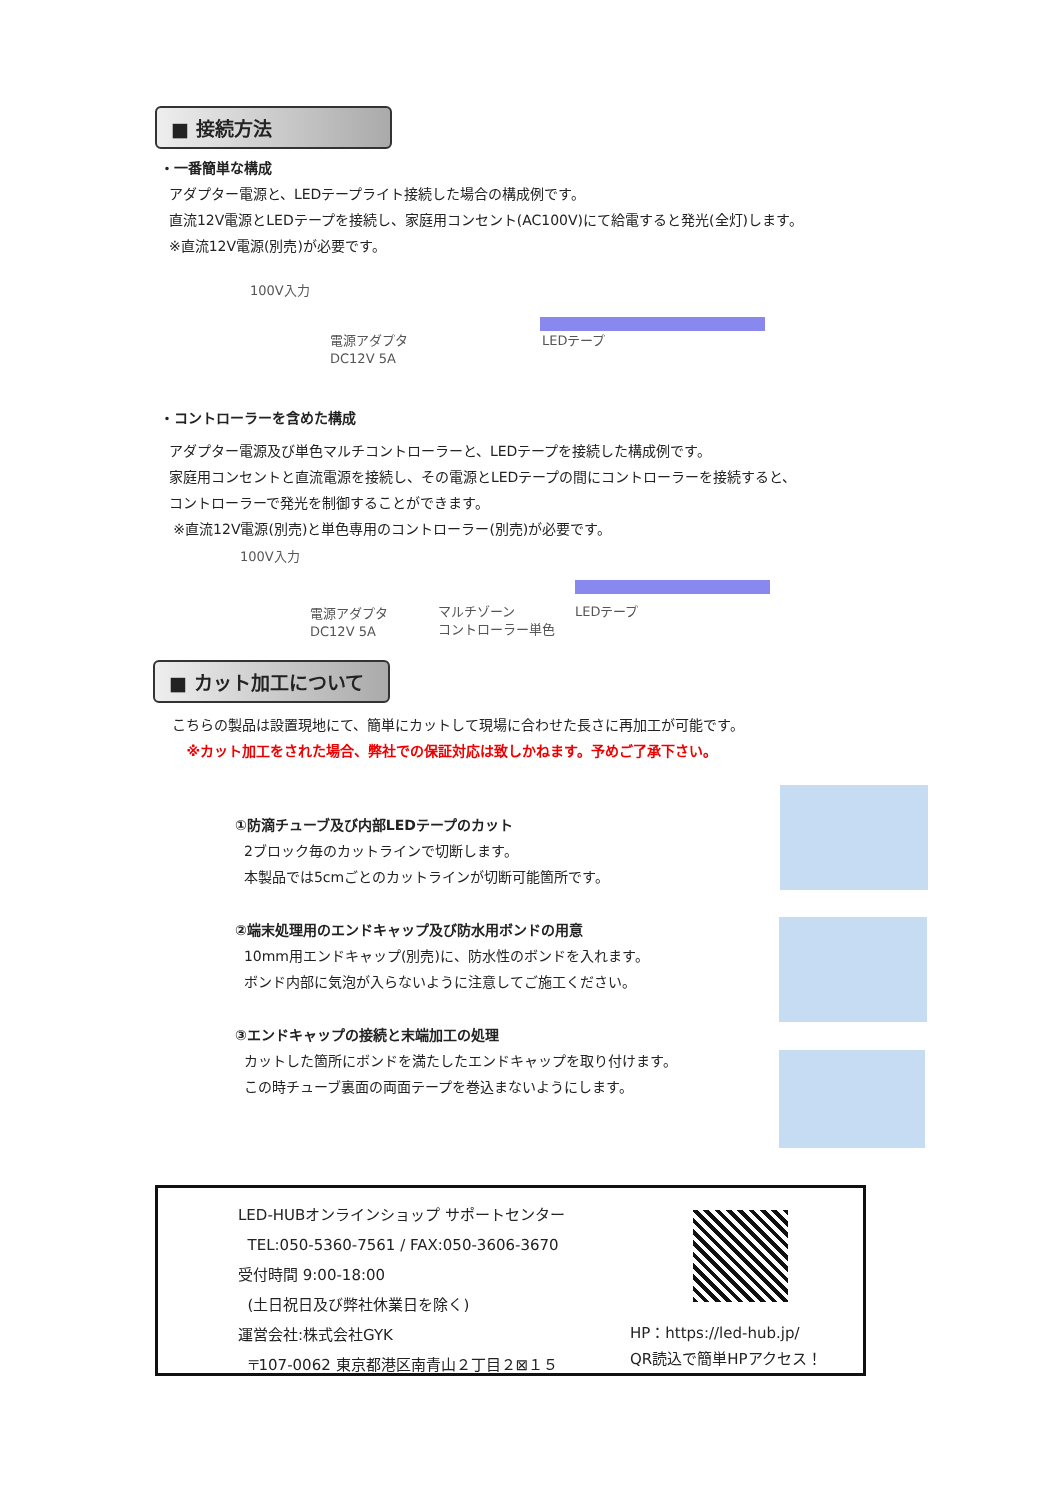■ 接続方法
・一番簡単な構成
アダプター電源と、LEDテープライト接続した場合の構成例です。
直流12V電源とLEDテープを接続し、家庭用コンセント(AC100V)にて給電すると発光(全灯)します。
※直流12V電源(別売)が必要です。
100V入力
電源アダプタ
DC12V 5A
LEDテープ
・コントローラーを含めた構成
アダプター電源及び単色マルチコントローラーと、LEDテープを接続した構成例です。
家庭用コンセントと直流電源を接続し、その電源とLEDテープの間にコントローラーを接続すると、
コントローラーで発光を制御することができます。
※直流12V電源(別売)と単色専用のコントローラー(別売)が必要です。
100V入力
電源アダプタ
DC12V 5A
マルチゾーン
コントローラー単色
LEDテープ
■ カット加工について
こちらの製品は設置現地にて、簡単にカットして現場に合わせた長さに再加工が可能です。
※カット加工をされた場合、弊社での保証対応は致しかねます。予めご了承下さい。
①防滴チューブ及び内部LEDテープのカット
2ブロック毎のカットラインで切断します。
本製品では5cmごとのカットラインが切断可能箇所です。
②端末処理用のエンドキャップ及び防水用ボンドの用意
10mm用エンドキャップ(別売)に、防水性のボンドを入れます。
ボンド内部に気泡が入らないように注意してご施工ください。
③エンドキャップの接続と末端加工の処理
カットした箇所にボンドを満たしたエンドキャップを取り付けます。
この時チューブ裏面の両面テープを巻込まないようにします。
LED-HUBオンラインショップ サポートセンター
TEL:050-5360-7561 / FAX:050-3606-3670
受付時間 9:00-18:00
(土日祝日及び弊社休業日を除く)
運営会社:株式会社GYK
〒107-0062 東京都港区南青山２丁目２⊠１５
HP：https://led-hub.jp/
QR読込で簡単HPアクセス！